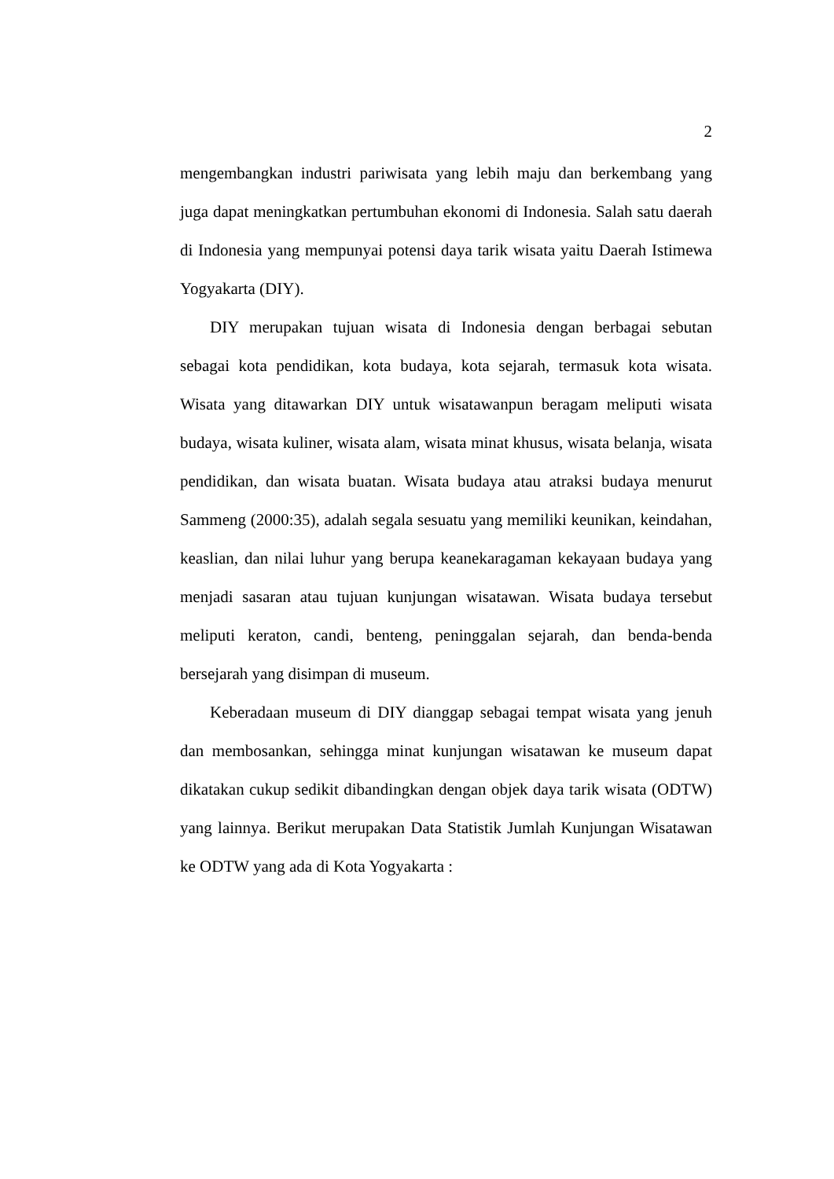2
mengembangkan industri pariwisata yang lebih maju dan berkembang yang juga dapat meningkatkan pertumbuhan ekonomi di Indonesia. Salah satu daerah di Indonesia yang mempunyai potensi daya tarik wisata yaitu Daerah Istimewa Yogyakarta (DIY).
DIY merupakan tujuan wisata di Indonesia dengan berbagai sebutan sebagai kota pendidikan, kota budaya, kota sejarah, termasuk kota wisata. Wisata yang ditawarkan DIY untuk wisatawanpun beragam meliputi wisata budaya, wisata kuliner, wisata alam, wisata minat khusus, wisata belanja, wisata pendidikan, dan wisata buatan. Wisata budaya atau atraksi budaya menurut Sammeng (2000:35), adalah segala sesuatu yang memiliki keunikan, keindahan, keaslian, dan nilai luhur yang berupa keanekaragaman kekayaan budaya yang menjadi sasaran atau tujuan kunjungan wisatawan. Wisata budaya tersebut meliputi keraton, candi, benteng, peninggalan sejarah, dan benda-benda bersejarah yang disimpan di museum.
Keberadaan museum di DIY dianggap sebagai tempat wisata yang jenuh dan membosankan, sehingga minat kunjungan wisatawan ke museum dapat dikatakan cukup sedikit dibandingkan dengan objek daya tarik wisata (ODTW) yang lainnya. Berikut merupakan Data Statistik Jumlah Kunjungan Wisatawan ke ODTW yang ada di Kota Yogyakarta :